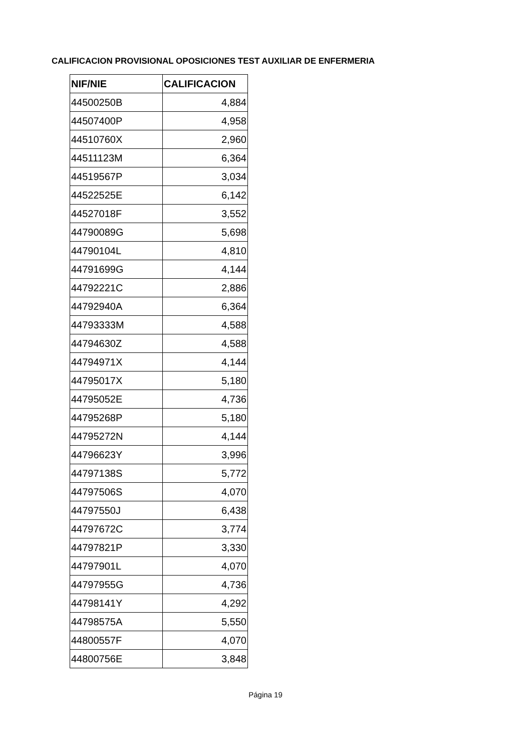CALIFICACION PROVISIONAL OPOSICIONES TEST AUXILIAR DE ENFERMERIA
| NIF/NIE | CALIFICACION |
| --- | --- |
| 44500250B | 4,884 |
| 44507400P | 4,958 |
| 44510760X | 2,960 |
| 44511123M | 6,364 |
| 44519567P | 3,034 |
| 44522525E | 6,142 |
| 44527018F | 3,552 |
| 44790089G | 5,698 |
| 44790104L | 4,810 |
| 44791699G | 4,144 |
| 44792221C | 2,886 |
| 44792940A | 6,364 |
| 44793333M | 4,588 |
| 44794630Z | 4,588 |
| 44794971X | 4,144 |
| 44795017X | 5,180 |
| 44795052E | 4,736 |
| 44795268P | 5,180 |
| 44795272N | 4,144 |
| 44796623Y | 3,996 |
| 44797138S | 5,772 |
| 44797506S | 4,070 |
| 44797550J | 6,438 |
| 44797672C | 3,774 |
| 44797821P | 3,330 |
| 44797901L | 4,070 |
| 44797955G | 4,736 |
| 44798141Y | 4,292 |
| 44798575A | 5,550 |
| 44800557F | 4,070 |
| 44800756E | 3,848 |
Página 19